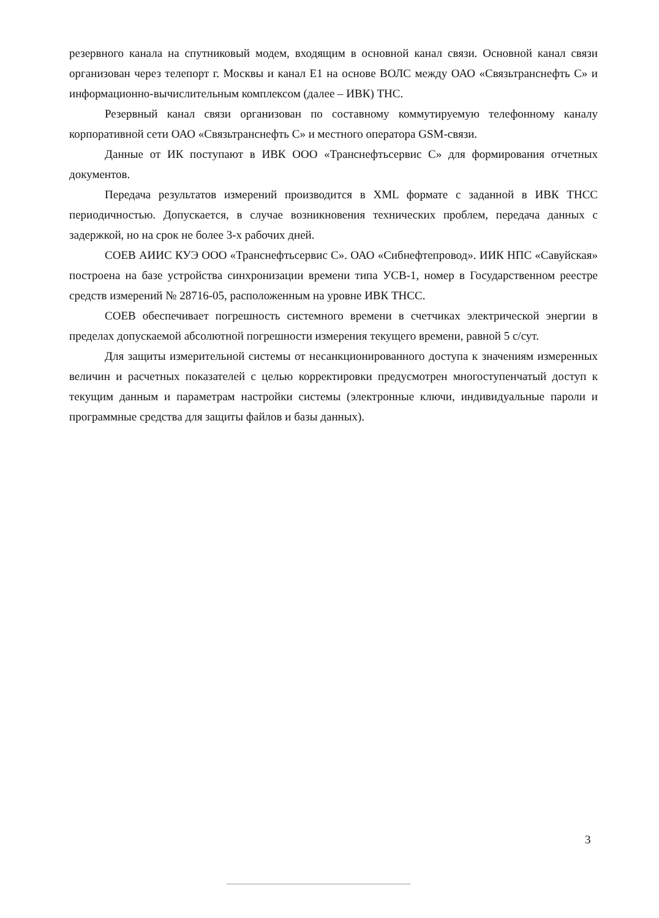резервного канала на спутниковый модем, входящим в основной канал связи. Основной канал связи организован через телепорт г. Москвы и канал Е1 на основе ВОЛС между ОАО «Связьтранснефть С» и информационно-вычислительным комплексом (далее – ИВК) ТНС.
Резервный канал связи организован по составному коммутируемую телефонному каналу корпоративной сети ОАО «Связьтранснефть С» и местного оператора GSM-связи.
Данные от ИК поступают в ИВК ООО «Транснефтьсервис С» для формирования отчетных документов.
Передача результатов измерений производится в XML формате с заданной в ИВК ТНСС периодичностью. Допускается, в случае возникновения технических проблем, передача данных с задержкой, но на срок не более 3-х рабочих дней.
СОЕВ АИИС КУЭ ООО «Транснефтьсервис С». ОАО «Сибнефтепровод». ИИК НПС «Савуйская» построена на базе устройства синхронизации времени типа УСВ-1, номер в Государственном реестре средств измерений № 28716-05, расположенным на уровне ИВК ТНСС.
СОЕВ обеспечивает погрешность системного времени в счетчиках электрической энергии в пределах допускаемой абсолютной погрешности измерения текущего времени, равной 5 с/сут.
Для защиты измерительной системы от несанкционированного доступа к значениям измеренных величин и расчетных показателей с целью корректировки предусмотрен многоступенчатый доступ к текущим данным и параметрам настройки системы (электронные ключи, индивидуальные пароли и программные средства для защиты файлов и базы данных).
3